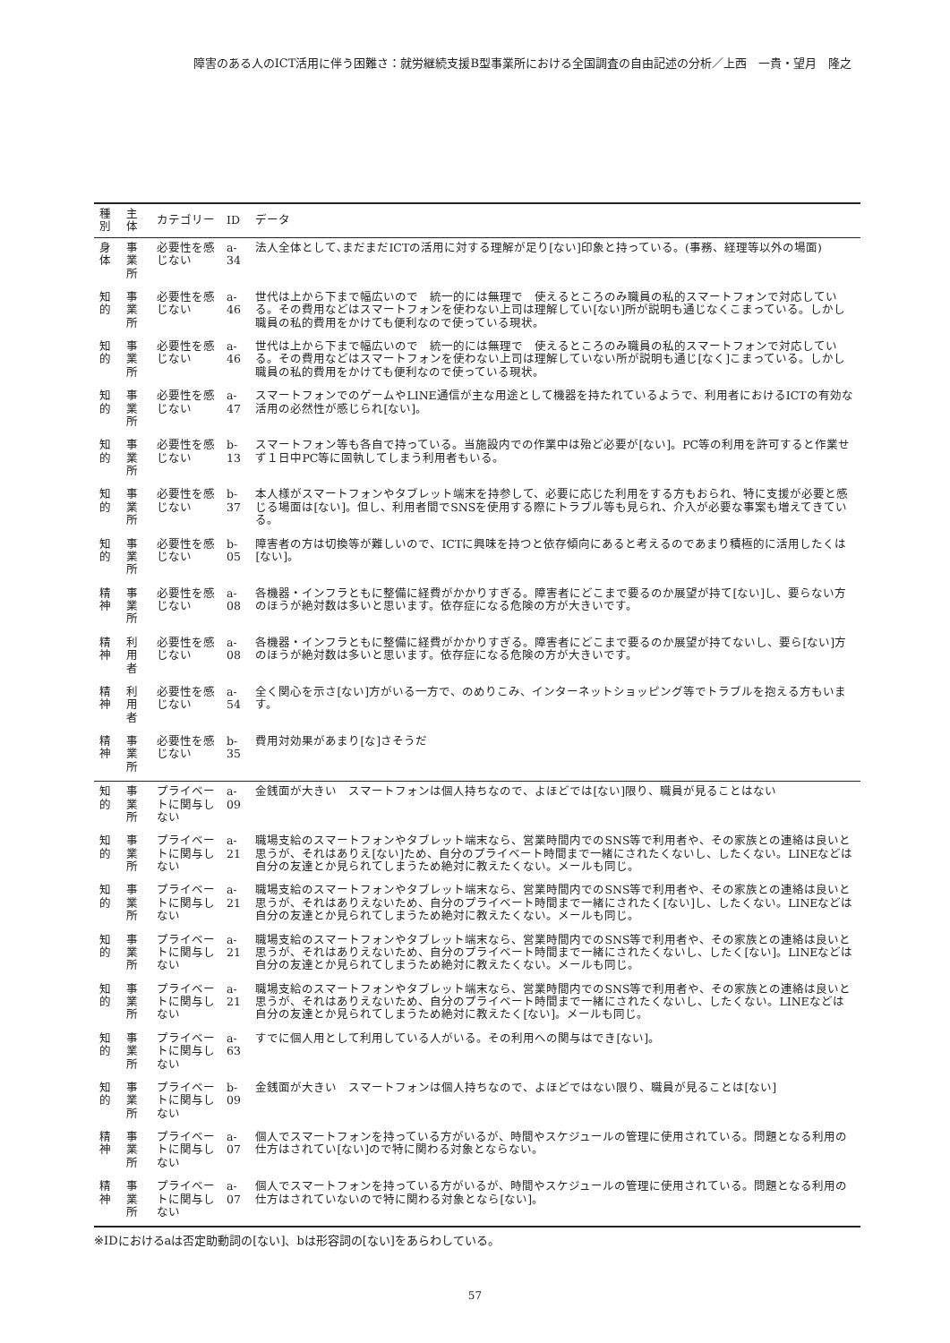障害のある人のICT活用に伴う困難さ：就労継続支援B型事業所における全国調査の自由記述の分析／上西　一貴・望月　隆之
| 種別 | 主体 | カテゴリー | ID | データ |
| --- | --- | --- | --- | --- |
| 身体 | 事業所 | 必要性を感じない | a-34 | 法人全体として､まだまだICTの活用に対する理解が足り[ない]印象と持っている。(事務、経理等以外の場面) |
| 知的 | 事業所 | 必要性を感じない | a-46 | 世代は上から下まで幅広いので 統一的には無理で 使えるところのみ職員の私的スマートフォンで対応している。その費用などはスマートフォンを使わない上司は理解してい[ない]所が説明も通じなくこまっている。しかし職員の私的費用をかけても便利なので使っている現状。 |
| 知的 | 事業所 | 必要性を感じない | a-46 | 世代は上から下まで幅広いので 統一的には無理で 使えるところのみ職員の私的スマートフォンで対応している。その費用などはスマートフォンを使わない上司は理解していない所が説明も通じ[なく]こまっている。しかし職員の私的費用をかけても便利なので使っている現状。 |
| 知的 | 事業所 | 必要性を感じない | a-47 | スマートフォンでのゲームやLINE通信が主な用途として機器を持たれているようで、利用者におけるICTの有効な活用の必然性が感じられ[ない]。 |
| 知的 | 事業所 | 必要性を感じない | b-13 | スマートフォン等も各自で持っている。当施設内での作業中は殆ど必要が[ない]。PC等の利用を許可すると作業せず１日中PC等に固執してしまう利用者もいる。 |
| 知的 | 事業所 | 必要性を感じない | b-37 | 本人様がスマートフォンやタブレット端末を持参して、必要に応じた利用をする方もおられ、特に支援が必要と感じる場面は[ない]。但し、利用者間でSNSを使用する際にトラブル等も見られ、介入が必要な事案も増えてきている。 |
| 知的 | 事業所 | 必要性を感じない | b-05 | 障害者の方は切換等が難しいので、ICTに興味を持つと依存傾向にあると考えるのであまり積極的に活用したくは[ない]。 |
| 精神 | 事業所 | 必要性を感じない | a-08 | 各機器・インフラともに整備に経費がかかりすぎる。障害者にどこまで要るのか展望が持て[ない]し、要らない方のほうが絶対数は多いと思います。依存症になる危険の方が大きいです。 |
| 精神 | 利用者 | 必要性を感じない | a-08 | 各機器・インフラともに整備に経費がかかりすぎる。障害者にどこまで要るのか展望が持てないし、要ら[ない]方のほうが絶対数は多いと思います。依存症になる危険の方が大きいです。 |
| 精神 | 利用者 | 必要性を感じない | a-54 | 全く関心を示さ[ない]方がいる一方で、のめりこみ、インターネットショッピング等でトラブルを抱える方もいます。 |
| 精神 | 事業所 | 必要性を感じない | b-35 | 費用対効果があまり[な]さそうだ |
| 知的 | 事業所 | プライベートに関与しない | a-09 | 金銭面が大きい スマートフォンは個人持ちなので、よほどでは[ない]限り、職員が見ることはない |
| 知的 | 事業所 | プライベートに関与しない | a-21 | 職場支給のスマートフォンやタブレット端末なら、営業時間内でのSNS等で利用者や、その家族との連絡は良いと思うが、それはありえ[ない]ため、自分のプライベート時間まで一緒にされたくないし、したくない。LINEなどは自分の友達とか見られてしまうため絶対に教えたくない。メールも同じ。 |
| 知的 | 事業所 | プライベートに関与しない | a-21 | 職場支給のスマートフォンやタブレット端末なら、営業時間内でのSNS等で利用者や、その家族との連絡は良いと思うが、それはありえないため、自分のプライベート時間まで一緒にされたく[ない]し、したくない。LINEなどは自分の友達とか見られてしまうため絶対に教えたくない。メールも同じ。 |
| 知的 | 事業所 | プライベートに関与しない | a-21 | 職場支給のスマートフォンやタブレット端末なら、営業時間内でのSNS等で利用者や、その家族との連絡は良いと思うが、それはありえないため、自分のプライベート時間まで一緒にされたくないし、したく[ない]。LINEなどは自分の友達とか見られてしまうため絶対に教えたくない。メールも同じ。 |
| 知的 | 事業所 | プライベートに関与しない | a-21 | 職場支給のスマートフォンやタブレット端末なら、営業時間内でのSNS等で利用者や、その家族との連絡は良いと思うが、それはありえないため、自分のプライベート時間まで一緒にされたくないし、したくない。LINEなどは自分の友達とか見られてしまうため絶対に教えたく[ない]。メールも同じ。 |
| 知的 | 事業所 | プライベートに関与しない | a-63 | すでに個人用として利用している人がいる。その利用への関与はでき[ない]。 |
| 知的 | 事業所 | プライベートに関与しない | b-09 | 金銭面が大きい スマートフォンは個人持ちなので、よほどではない限り、職員が見ることは[ない] |
| 精神 | 事業所 | プライベートに関与しない | a-07 | 個人でスマートフォンを持っている方がいるが、時間やスケジュールの管理に使用されている。問題となる利用の仕方はされてい[ない]ので特に関わる対象とならない。 |
| 精神 | 事業所 | プライベートに関与しない | a-07 | 個人でスマートフォンを持っている方がいるが、時間やスケジュールの管理に使用されている。問題となる利用の仕方はされていないので特に関わる対象となら[ない]。 |
※IDにおけるaは否定助動詞の[ない]、bは形容詞の[ない]をあらわしている。
57